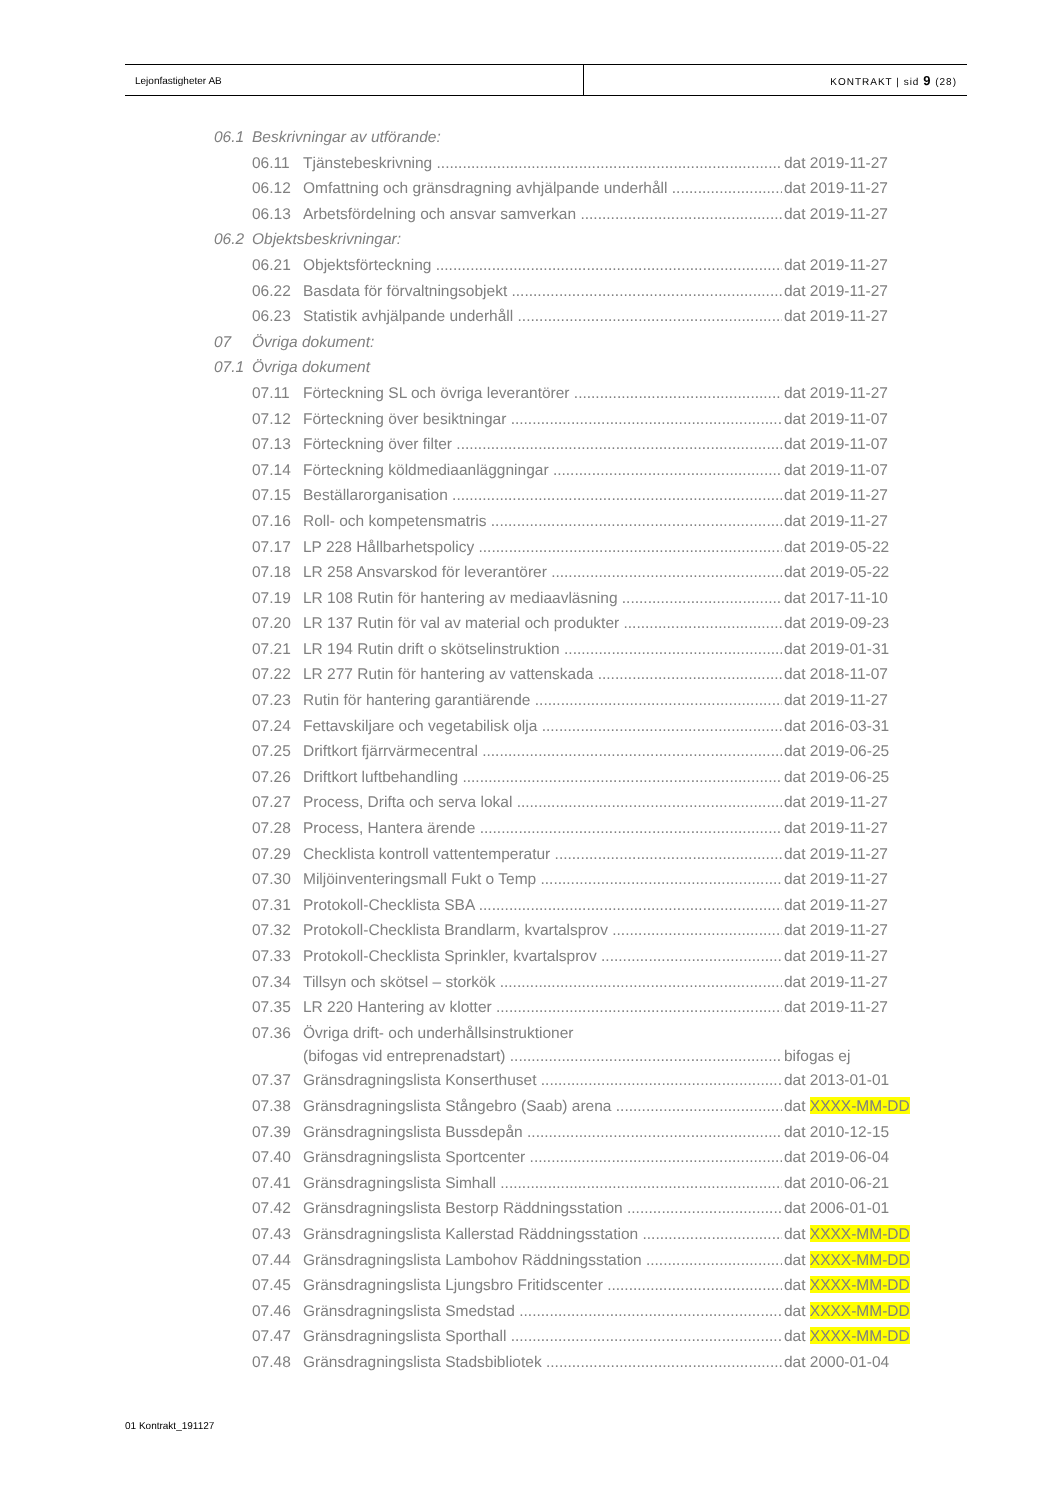Lejonfastigheter AB KONTRAKT | sid 9 (28)
06.1 Beskrivningar av utförande:
06.11 Tjänstebeskrivning dat 2019-11-27
06.12 Omfattning och gränsdragning avhjälpande underhåll dat 2019-11-27
06.13 Arbetsfördelning och ansvar samverkan dat 2019-11-27
06.2 Objektsbeskrivningar:
06.21 Objektsförteckning dat 2019-11-27
06.22 Basdata för förvaltningsobjekt dat 2019-11-27
06.23 Statistik avhjälpande underhåll dat 2019-11-27
07 Övriga dokument:
07.1 Övriga dokument
07.11 Förteckning SL och övriga leverantörer dat 2019-11-27
07.12 Förteckning över besiktningar dat 2019-11-07
07.13 Förteckning över filter dat 2019-11-07
07.14 Förteckning köldmediaanläggningar dat 2019-11-07
07.15 Beställarorganisation dat 2019-11-27
07.16 Roll- och kompetensmatris dat 2019-11-27
07.17 LP 228 Hållbarhetspolicy dat 2019-05-22
07.18 LR 258 Ansvarskod för leverantörer dat 2019-05-22
07.19 LR 108 Rutin för hantering av mediaavläsning dat 2017-11-10
07.20 LR 137 Rutin för val av material och produkter dat 2019-09-23
07.21 LR 194 Rutin drift o skötselinstruktion dat 2019-01-31
07.22 LR 277 Rutin för hantering av vattenskada dat 2018-11-07
07.23 Rutin för hantering garantiärende dat 2019-11-27
07.24 Fettavskiljare och vegetabilisk olja dat 2016-03-31
07.25 Driftkort fjärrvärmecentral dat 2019-06-25
07.26 Driftkort luftbehandling dat 2019-06-25
07.27 Process, Drifta och serva lokal dat 2019-11-27
07.28 Process, Hantera ärende dat 2019-11-27
07.29 Checklista kontroll vattentemperatur dat 2019-11-27
07.30 Miljöinventeringsmall Fukt o Temp dat 2019-11-27
07.31 Protokoll-Checklista SBA dat 2019-11-27
07.32 Protokoll-Checklista Brandlarm, kvartalsprov dat 2019-11-27
07.33 Protokoll-Checklista Sprinkler, kvartalsprov dat 2019-11-27
07.34 Tillsyn och skötsel – storkök dat 2019-11-27
07.35 LR 220 Hantering av klotter dat 2019-11-27
07.36 Övriga drift- och underhållsinstruktioner
(bifogas vid entreprenadstart) bifogas ej
07.37 Gränsdragningslista Konserthuset dat 2013-01-01
07.38 Gränsdragningslista Stångebro (Saab) arena dat XXXX-MM-DD
07.39 Gränsdragningslista Bussdepån dat 2010-12-15
07.40 Gränsdragningslista Sportcenter dat 2019-06-04
07.41 Gränsdragningslista Simhall dat 2010-06-21
07.42 Gränsdragningslista Bestorp Räddningsstation dat 2006-01-01
07.43 Gränsdragningslista Kallerstad Räddningsstation dat XXXX-MM-DD
07.44 Gränsdragningslista Lambohov Räddningsstation dat XXXX-MM-DD
07.45 Gränsdragningslista Ljungsbro Fritidscenter dat XXXX-MM-DD
07.46 Gränsdragningslista Smedstad dat XXXX-MM-DD
07.47 Gränsdragningslista Sporthall dat XXXX-MM-DD
07.48 Gränsdragningslista Stadsbibliotek dat 2000-01-04
01 Kontrakt_191127